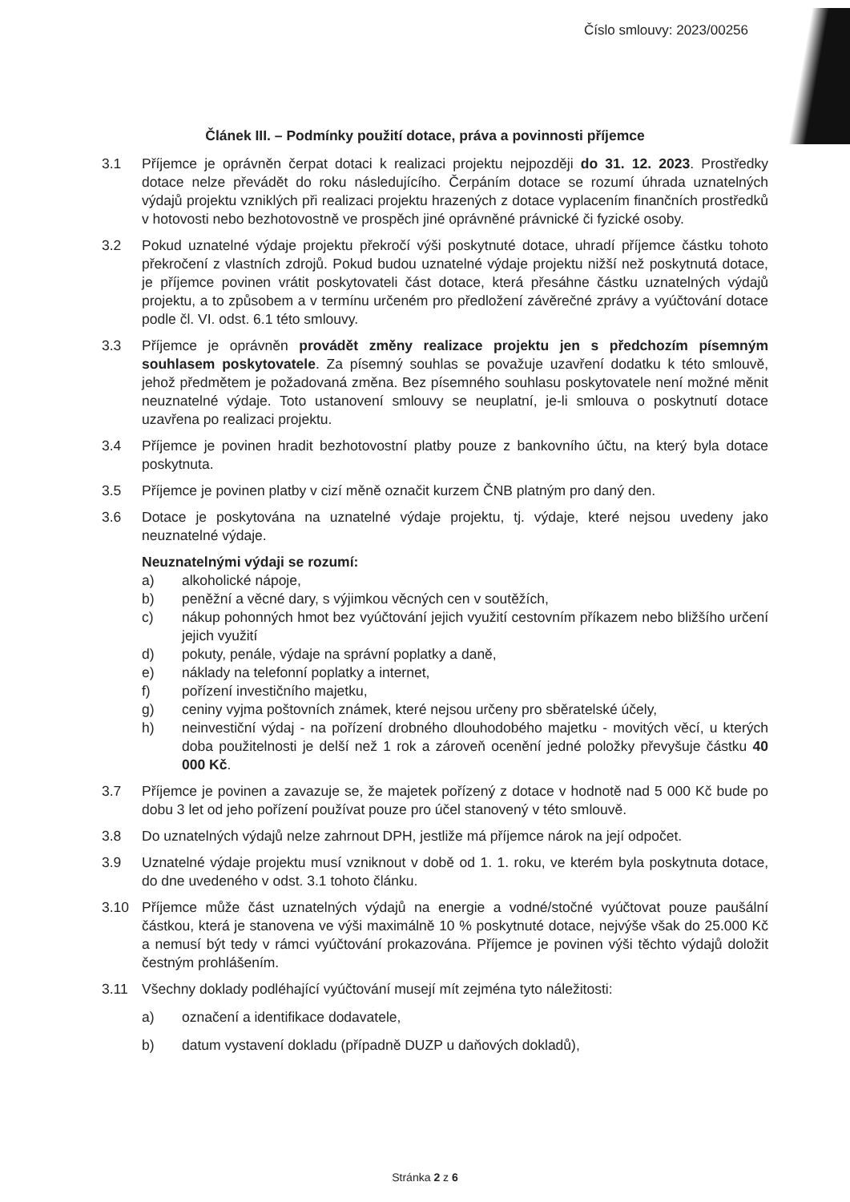Číslo smlouvy: 2023/00256
Článek III. – Podmínky použití dotace, práva a povinnosti příjemce
3.1 Příjemce je oprávněn čerpat dotaci k realizaci projektu nejpozději do 31. 12. 2023. Prostředky dotace nelze převádět do roku následujícího. Čerpáním dotace se rozumí úhrada uznatelných výdajů projektu vzniklých při realizaci projektu hrazených z dotace vyplacením finančních prostředků v hotovosti nebo bezhotovostně ve prospěch jiné oprávněné právnické či fyzické osoby.
3.2 Pokud uznatelné výdaje projektu překročí výši poskytnuté dotace, uhradí příjemce částku tohoto překročení z vlastních zdrojů. Pokud budou uznatelné výdaje projektu nižší než poskytnutá dotace, je příjemce povinen vrátit poskytovateli část dotace, která přesáhne částku uznatelných výdajů projektu, a to způsobem a v termínu určeném pro předložení závěrečné zprávy a vyúčtování dotace podle čl. VI. odst. 6.1 této smlouvy.
3.3 Příjemce je oprávněn provádět změny realizace projektu jen s předchozím písemným souhlasem poskytovatele. Za písemný souhlas se považuje uzavření dodatku k této smlouvě, jehož předmětem je požadovaná změna. Bez písemného souhlasu poskytovatele není možné měnit neuznatelné výdaje. Toto ustanovení smlouvy se neuplatní, je-li smlouva o poskytnutí dotace uzavřena po realizaci projektu.
3.4 Příjemce je povinen hradit bezhotovostní platby pouze z bankovního účtu, na který byla dotace poskytnuta.
3.5 Příjemce je povinen platby v cizí měně označit kurzem ČNB platným pro daný den.
3.6 Dotace je poskytována na uznatelné výdaje projektu, tj. výdaje, které nejsou uvedeny jako neuznatelné výdaje.
Neuznatelnými výdaji se rozumí:
a) alkoholické nápoje,
b) peněžní a věcné dary, s výjimkou věcných cen v soutěžích,
c) nákup pohonných hmot bez vyúčtování jejich využití cestovním příkazem nebo bližšího určení jejich využití
d) pokuty, penále, výdaje na správní poplatky a daně,
e) náklady na telefonní poplatky a internet,
f) pořízení investičního majetku,
g) ceniny vyjma poštovních známek, které nejsou určeny pro sběratelské účely,
h) neinvestiční výdaj - na pořízení drobného dlouhodobého majetku - movitých věcí, u kterých doba použitelnosti je delší než 1 rok a zároveň ocenění jedné položky převyšuje částku 40 000 Kč.
3.7 Příjemce je povinen a zavazuje se, že majetek pořízený z dotace v hodnotě nad 5 000 Kč bude po dobu 3 let od jeho pořízení používat pouze pro účel stanovený v této smlouvě.
3.8 Do uznatelných výdajů nelze zahrnout DPH, jestliže má příjemce nárok na její odpočet.
3.9 Uznatelné výdaje projektu musí vzniknout v době od 1. 1. roku, ve kterém byla poskytnuta dotace, do dne uvedeného v odst. 3.1 tohoto článku.
3.10 Příjemce může část uznatelných výdajů na energie a vodné/stočné vyúčtovat pouze paušální částkou, která je stanovena ve výši maximálně 10 % poskytnuté dotace, nejvýše však do 25.000 Kč a nemusí být tedy v rámci vyúčtování prokazována. Příjemce je povinen výši těchto výdajů doložit čestným prohlášením.
3.11 Všechny doklady podléhající vyúčtování musejí mít zejména tyto náležitosti:
a) označení a identifikace dodavatele,
b) datum vystavení dokladu (případně DUZP u daňových dokladů),
Stránka 2 z 6